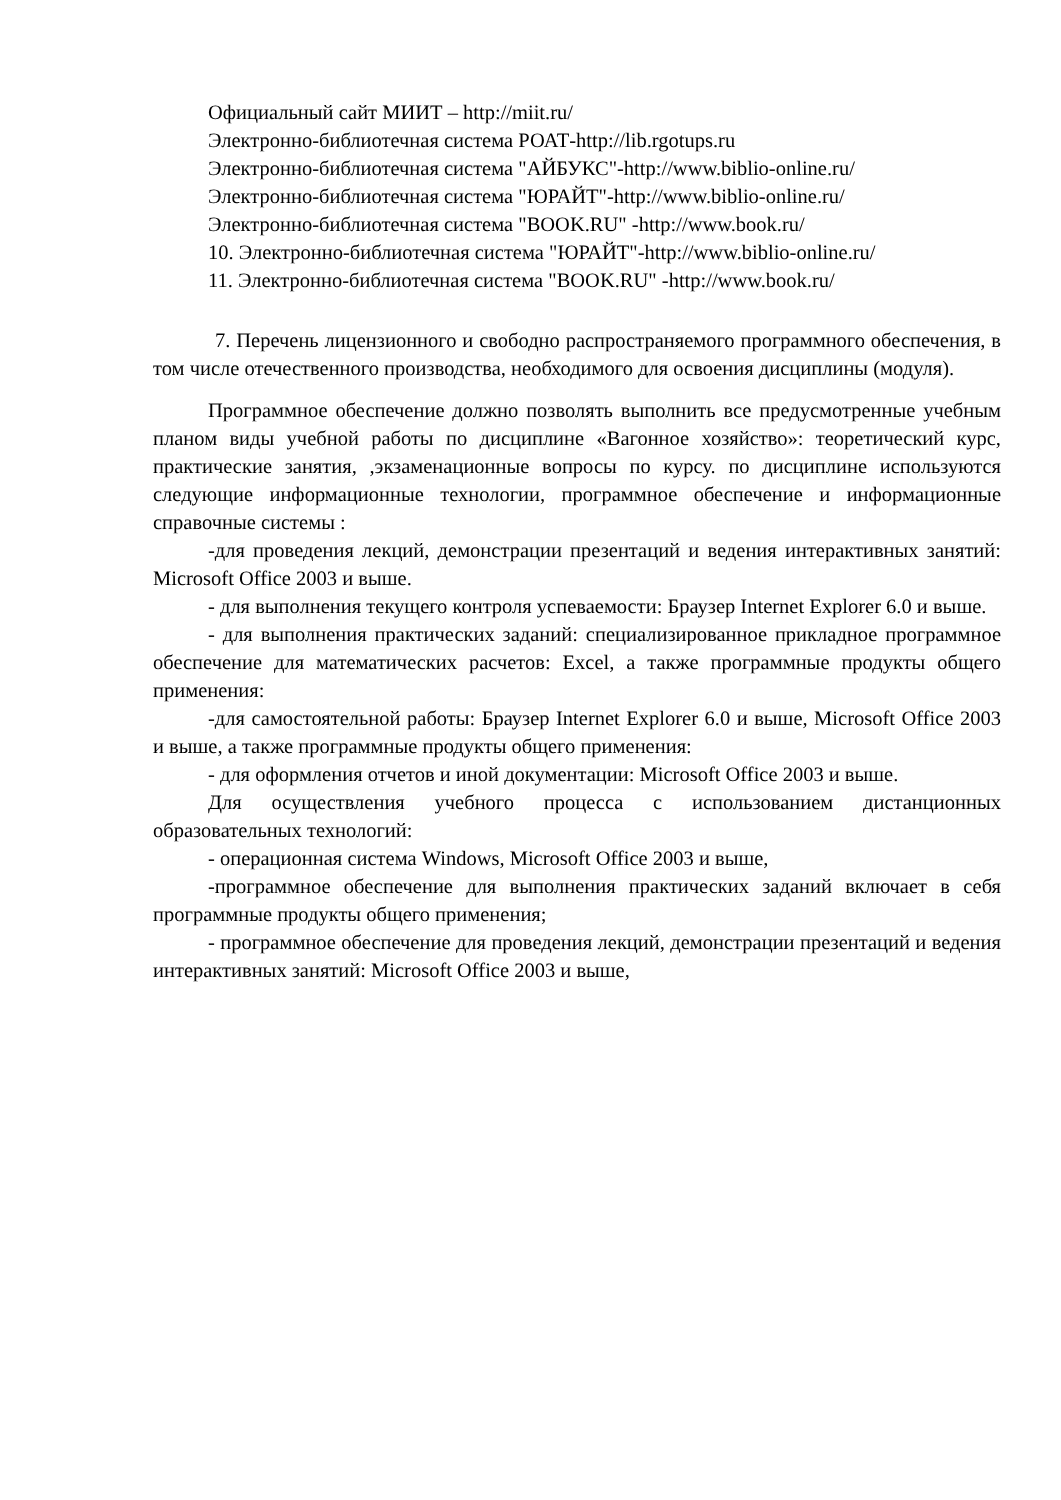Официальный сайт МИИТ – http://miit.ru/
Электронно-библиотечная система РОАТ-http://lib.rgotups.ru
Электронно-библиотечная система "АЙБУКС"-http://www.biblio-online.ru/
Электронно-библиотечная система "ЮРАЙТ"-http://www.biblio-online.ru/
Электронно-библиотечная система "BOOK.RU" -http://www.book.ru/
10. Электронно-библиотечная система "ЮРАЙТ"-http://www.biblio-online.ru/
11. Электронно-библиотечная система "BOOK.RU" -http://www.book.ru/
7. Перечень лицензионного и свободно распространяемого программного обеспечения, в том числе отечественного производства, необходимого для освоения дисциплины (модуля).
Программное обеспечение должно позволять выполнить все предусмотренные учебным планом виды учебной работы по дисциплине «Вагонное хозяйство»: теоретический курс, практические занятия, ,экзаменационные вопросы по курсу. по дисциплине используются следующие информационные технологии, программное обеспечение и информационные справочные системы :
-для проведения лекций, демонстрации презентаций и ведения интерактивных занятий: Microsoft Office 2003 и выше.
- для выполнения текущего контроля успеваемости: Браузер Internet Explorer 6.0 и выше.
- для выполнения практических заданий: специализированное прикладное программное обеспечение для математических расчетов: Excel, а также программные продукты общего применения:
-для самостоятельной работы: Браузер Internet Explorer 6.0 и выше, Microsoft Office 2003 и выше, а также программные продукты общего применения:
- для оформления отчетов и иной документации: Microsoft Office 2003 и выше.
Для осуществления учебного процесса с использованием дистанционных образовательных технологий:
- операционная система Windows, Microsoft Office 2003 и выше,
-программное обеспечение для выполнения практических заданий включает в себя программные продукты общего применения;
- программное обеспечение для проведения лекций, демонстрации презентаций и ведения интерактивных занятий: Microsoft Office 2003 и выше,